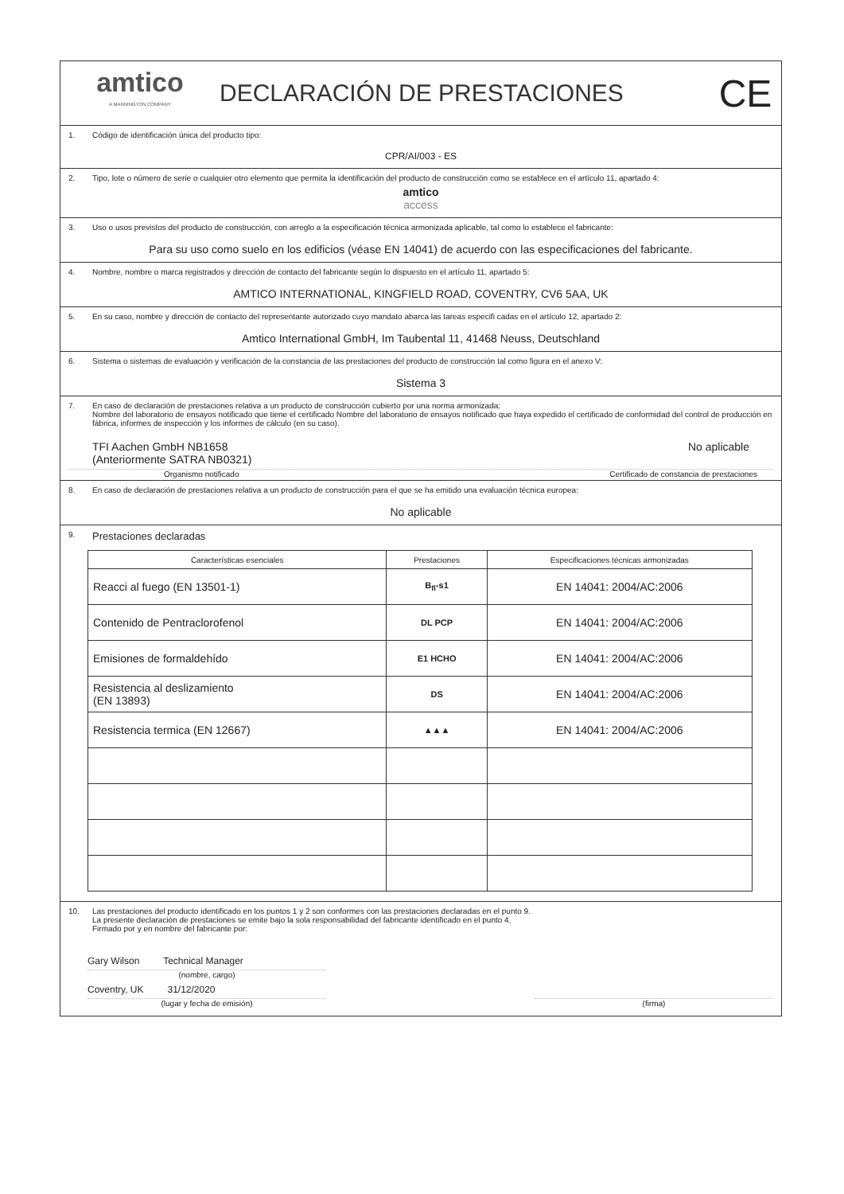amtico
A MANNINGTON COMPANY
DECLARACIÓN DE PRESTACIONES
CE
1. Código de identificación única del producto tipo:
CPR/AI/003 - ES
2. Tipo, lote o número de serie o cualquier otro elemento que permita la identificación del producto de construcción como se establece en el artículo 11, apartado 4:
amtico
access
3. Uso o usos previstos del producto de construcción, con arreglo a la especificación técnica armonizada aplicable, tal como lo establece el fabricante:
Para su uso como suelo en los edificios (véase EN 14041) de acuerdo con las especificaciones del fabricante.
4. Nombre, nombre o marca registrados y dirección de contacto del fabricante según lo dispuesto en el artículo 11, apartado 5:
AMTICO INTERNATIONAL, KINGFIELD ROAD, COVENTRY, CV6 5AA, UK
5. En su caso, nombre y dirección de contacto del representante autorizado cuyo mandato abarca las tareas especifi cadas en el artículo 12, apartado 2:
Amtico International GmbH, Im Taubental 11, 41468 Neuss, Deutschland
6. Sistema o sistemas de evaluación y verificación de la constancia de las prestaciones del producto de construcción tal como figura en el anexo V:
Sistema 3
7. En caso de declaración de prestaciones relativa a un producto de construcción cubierto por una norma armonizada:
Nombre del laboratorio de ensayos notificado que tiene el certificado Nombre del laboratorio de ensayos notificado que haya expedido el certificado de conformidad del control de producción en fábrica, informes de inspección y los informes de cálculo (en su caso).
TFI Aachen GmbH NB1658
(Anteriormente SATRA NB0321)
No aplicable
Organismo notificado Certificado de constancia de prestaciones
8. En caso de declaración de prestaciones relativa a un producto de construcción para el que se ha emitido una evaluación técnica europea:
No aplicable
9. Prestaciones declaradas
| Características esenciales | Prestaciones | Especificaciones técnicas armonizadas |
| --- | --- | --- |
| Reacci al fuego (EN 13501-1) | B<sub>fl</sub>-s1 | EN 14041: 2004/AC:2006 |
| Contenido de Pentraclorofenol | DL PCP | EN 14041: 2004/AC:2006 |
| Emisiones de formaldehído | E1 HCHO | EN 14041: 2004/AC:2006 |
| Resistencia al deslizamiento (EN 13893) | DS | EN 14041: 2004/AC:2006 |
| Resistencia termica (EN 12667) | ▲▲▲ | EN 14041: 2004/AC:2006 |
10. Las prestaciones del producto identificado en los puntos 1 y 2 son conformes con las prestaciones declaradas en el punto 9.
La presente declaración de prestaciones se emite bajo la sola responsabilidad del fabricante identificado en el punto 4.
Firmado por y en nombre del fabricante por:
Gary Wilson Technical Manager
(nombre, cargo)
Coventry, UK 31/12/2020
(lugar y fecha de emisión)
(firma)